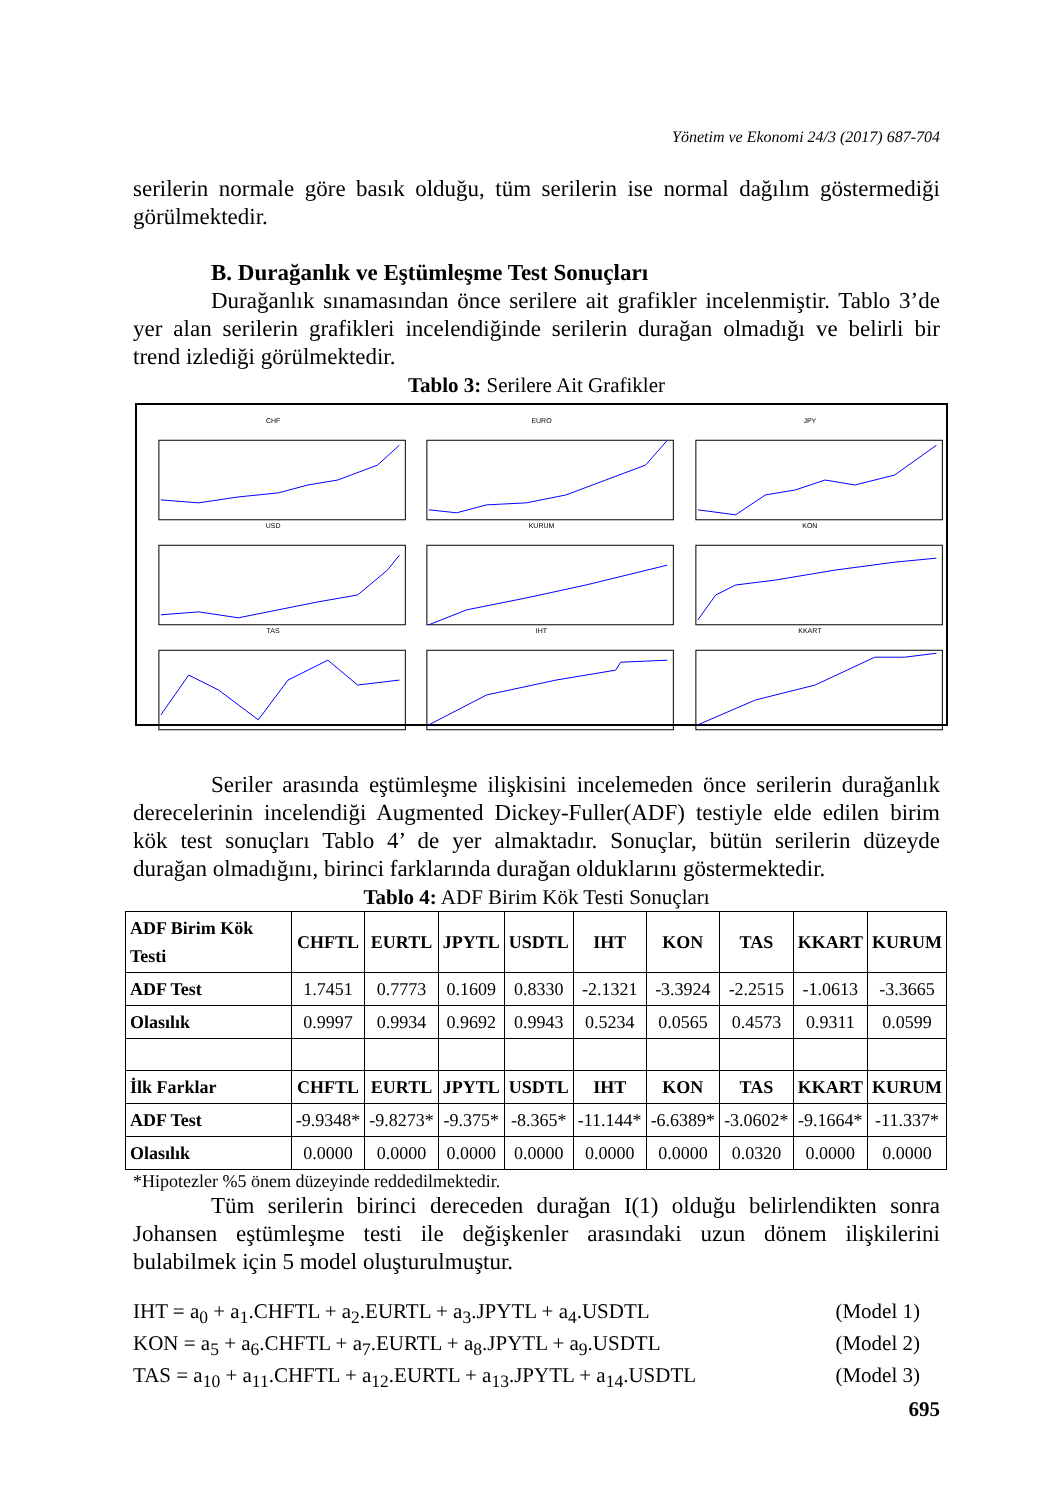Yönetim ve Ekonomi 24/3 (2017) 687-704
serilerin normale göre basık olduğu, tüm serilerin ise normal dağılım göstermediği görülmektedir.
B. Durağanlık ve Eştümleşme Test Sonuçları
Durağanlık sınamasından önce serilere ait grafikler incelenmiştir. Tablo 3’de yer alan serilerin grafikleri incelendiğinde serilerin durağan olmadığı ve belirli bir trend izlediği görülmektedir.
Tablo 3: Serilere Ait Grafikler
CHF
EURO
JPY
USD
KURUM
KON
TAS
IHT
KKART
Seriler arasında eştümleşme ilişkisini incelemeden önce serilerin durağanlık derecelerinin incelendiği Augmented Dickey-Fuller(ADF) testiyle elde edilen birim kök test sonuçları Tablo 4’ de yer almaktadır. Sonuçlar, bütün serilerin düzeyde durağan olmadığını, birinci farklarında durağan olduklarını göstermektedir.
Tablo 4: ADF Birim Kök Testi Sonuçları
| ADF Birim Kök Testi | CHFTL | EURTL | JPYTL | USDTL | IHT | KON | TAS | KKART | KURUM |
| --- | --- | --- | --- | --- | --- | --- | --- | --- | --- |
| ADF Test | 1.7451 | 0.7773 | 0.1609 | 0.8330 | -2.1321 | -3.3924 | -2.2515 | -1.0613 | -3.3665 |
| Olasılık | 0.9997 | 0.9934 | 0.9692 | 0.9943 | 0.5234 | 0.0565 | 0.4573 | 0.9311 | 0.0599 |
| İlk Farklar | CHFTL | EURTL | JPYTL | USDTL | IHT | KON | TAS | KKART | KURUM |
| ADF Test | -9.9348* | -9.8273* | -9.375* | -8.365* | -11.144* | -6.6389* | -3.0602* | -9.1664* | -11.337* |
| Olasılık | 0.0000 | 0.0000 | 0.0000 | 0.0000 | 0.0000 | 0.0000 | 0.0320 | 0.0000 | 0.0000 |
*Hipotezler %5 önem düzeyinde reddedilmektedir.
Tüm serilerin birinci dereceden durağan I(1) olduğu belirlendikten sonra Johansen eştümleşme testi ile değişkenler arasındaki uzun dönem ilişkilerini bulabilmek için 5 model oluşturulmuştur.
IHT = a<sub>0</sub> + a<sub>1</sub>.CHFTL + a<sub>2</sub>.EURTL + a<sub>3</sub>.JPYTL + a<sub>4</sub>.USDTL (Model 1)
KON = a<sub>5</sub> + a<sub>6</sub>.CHFTL + a<sub>7</sub>.EURTL + a<sub>8</sub>.JPYTL + a<sub>9</sub>.USDTL (Model 2)
TAS = a<sub>10</sub> + a<sub>11</sub>.CHFTL + a<sub>12</sub>.EURTL + a<sub>13</sub>.JPYTL + a<sub>14</sub>.USDTL (Model 3)
695